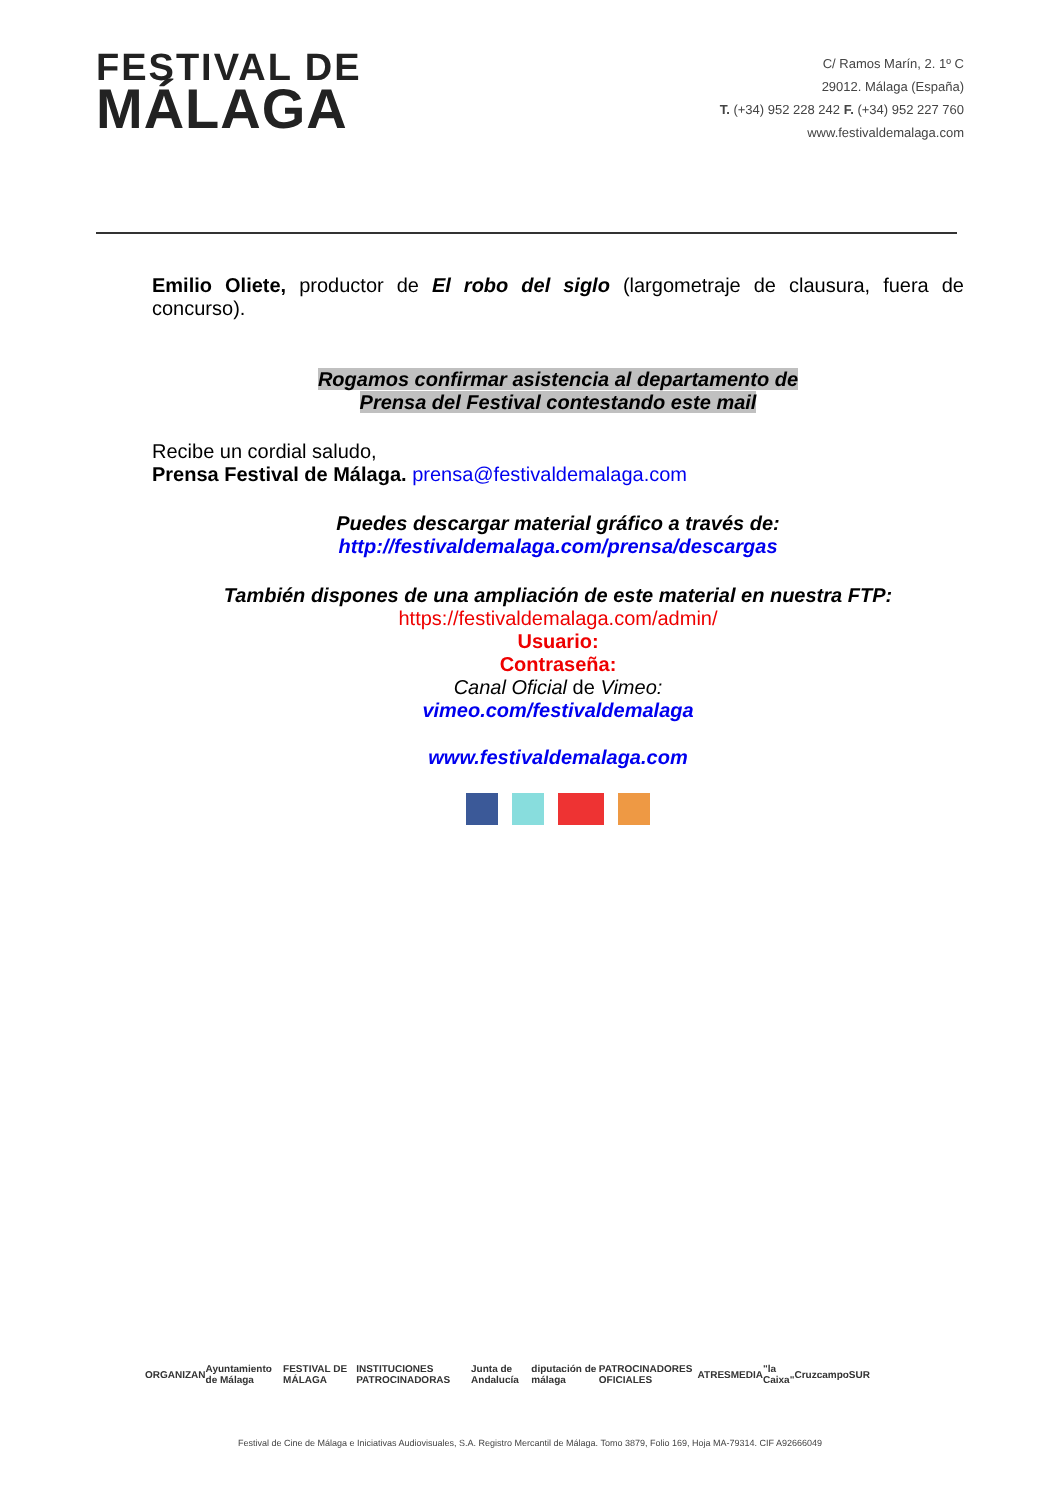FESTIVAL DE
MÁLAGA
C/ Ramos Marín, 2. 1º C
29012. Málaga (España)
T. (+34) 952 228 242 F. (+34) 952 227 760
www.festivaldemalaga.com
Emilio Oliete, productor de El robo del siglo (largometraje de clausura, fuera de concurso).
Rogamos confirmar asistencia al departamento de
Prensa del Festival contestando este mail
Recibe un cordial saludo,
Prensa Festival de Málaga. prensa@festivaldemalaga.com
Puedes descargar material gráfico a través de:
http://festivaldemalaga.com/prensa/descargas
También dispones de una ampliación de este material en nuestra FTP:
https://festivaldemalaga.com/admin/
Usuario:
Contraseña:
Canal Oficial de Vimeo:
vimeo.com/festivaldemalaga
www.festivaldemalaga.com
ORGANIZAN Ayuntamiento de Málaga FESTIVAL DE MÁLAGA INSTITUCIONES PATROCINADORAS Junta de Andalucía diputación de málaga PATROCINADORES OFICIALES ATRESMEDIA "la Caixa" Cruzcampo SUR
Festival de Cine de Málaga e Iniciativas Audiovisuales, S.A. Registro Mercantil de Málaga. Tomo 3879, Folio 169, Hoja MA-79314. CIF A92666049